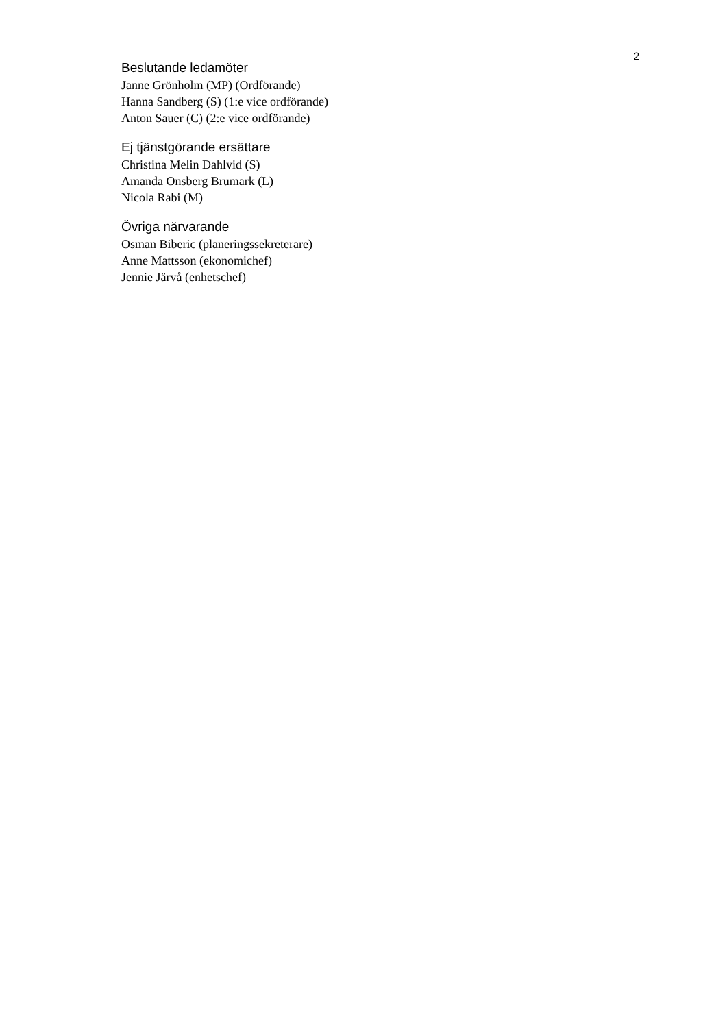2
Beslutande ledamöter
Janne Grönholm (MP) (Ordförande)
Hanna Sandberg (S) (1:e vice ordförande)
Anton Sauer (C) (2:e vice ordförande)
Ej tjänstgörande ersättare
Christina Melin Dahlvid (S)
Amanda Onsberg Brumark (L)
Nicola Rabi (M)
Övriga närvarande
Osman Biberic (planeringssekreterare)
Anne Mattsson (ekonomichef)
Jennie Järvå (enhetschef)